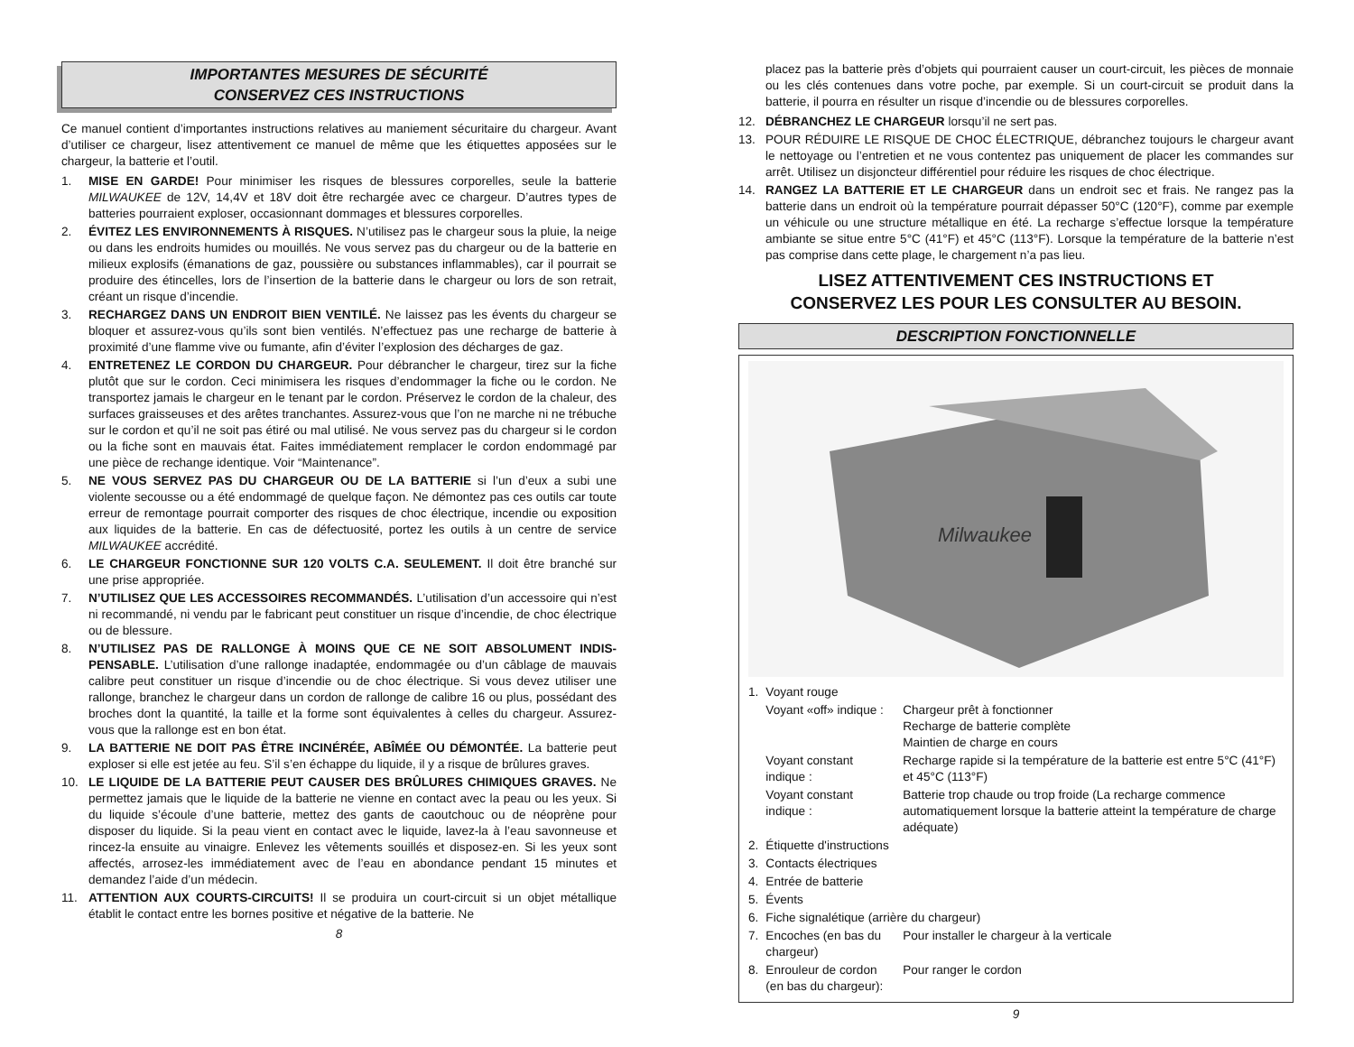IMPORTANTES MESURES DE SÉCURITÉ
CONSERVEZ CES INSTRUCTIONS
Ce manuel contient d’importantes instructions relatives au maniement sécuritaire du chargeur. Avant d’utiliser ce chargeur, lisez attentivement ce manuel de même que les étiquettes apposées sur le chargeur, la batterie et l’outil.
1. MISE EN GARDE! Pour minimiser les risques de blessures corporelles, seule la batterie MILWAUKEE de 12V, 14,4V et 18V doit être rechargée avec ce chargeur. D’autres types de batteries pourraient exploser, occasionnant dommages et blessures corporelles.
2. ÉVITEZ LES ENVIRONNEMENTS À RISQUES. N’utilisez pas le chargeur sous la pluie, la neige ou dans les endroits humides ou mouillés. Ne vous servez pas du chargeur ou de la batterie en milieux explosifs (émanations de gaz, poussière ou substances inflammables), car il pourrait se produire des étincelles, lors de l’insertion de la batterie dans le chargeur ou lors de son retrait, créant un risque d’incendie.
3. RECHARGEZ DANS UN ENDROIT BIEN VENTILÉ. Ne laissez pas les évents du chargeur se bloquer et assurez-vous qu’ils sont bien ventilés. N’effectuez pas une recharge de batterie à proximité d’une flamme vive ou fumante, afin d’éviter l’explosion des décharges de gaz.
4. ENTRETENEZ LE CORDON DU CHARGEUR. Pour débrancher le chargeur, tirez sur la fiche plutôt que sur le cordon. Ceci minimisera les risques d’endommager la fiche ou le cordon. Ne transportez jamais le chargeur en le tenant par le cordon. Préservez le cordon de la chaleur, des surfaces graisseuses et des arêtes tranchantes. Assurez-vous que l’on ne marche ni ne trébuche sur le cordon et qu’il ne soit pas étiré ou mal utilisé. Ne vous servez pas du chargeur si le cordon ou la fiche sont en mauvais état. Faites immédiatement remplacer le cordon endommagé par une pièce de rechange identique. Voir “Maintenance”.
5. NE VOUS SERVEZ PAS DU CHARGEUR OU DE LA BATTERIE si l’un d’eux a subi une violente secousse ou a été endommagé de quelque façon. Ne démontez pas ces outils car toute erreur de remontage pourrait comporter des risques de choc électrique, incendie ou exposition aux liquides de la batterie. En cas de défectuosité, portez les outils à un centre de service MILWAUKEE accrédité.
6. LE CHARGEUR FONCTIONNE SUR 120 VOLTS C.A. SEULEMENT. Il doit être branché sur une prise appropriée.
7. N’UTILISEZ QUE LES ACCESSOIRES RECOMMANDÉS. L’utilisation d’un accessoire qui n’est ni recommandé, ni vendu par le fabricant peut constituer un risque d’incendie, de choc électrique ou de blessure.
8. N’UTILISEZ PAS DE RALLONGE À MOINS QUE CE NE SOIT ABSOLUMENT INDIS-PENSABLE. L’utilisation d’une rallonge inadaptée, endommagée ou d’un câblage de mauvais calibre peut constituer un risque d’incendie ou de choc électrique. Si vous devez utiliser une rallonge, branchez le chargeur dans un cordon de rallonge de calibre 16 ou plus, possédant des broches dont la quantité, la taille et la forme sont équivalentes à celles du chargeur. Assurez-vous que la rallonge est en bon état.
9. LA BATTERIE NE DOIT PAS ÊTRE INCINÉRÉE, ABÎMÉE OU DÉMONTÉE. La batterie peut exploser si elle est jetée au feu. S’il s’en échappe du liquide, il y a risque de brûlures graves.
10. LE LIQUIDE DE LA BATTERIE PEUT CAUSER DES BRÛLURES CHIMIQUES GRAVES. Ne permettez jamais que le liquide de la batterie ne vienne en contact avec la peau ou les yeux. Si du liquide s’écoule d’une batterie, mettez des gants de caoutchouc ou de néoprène pour disposer du liquide. Si la peau vient en contact avec le liquide, lavez-la à l’eau savonneuse et rincez-la ensuite au vinaigre. Enlevez les vêtements souillés et disposez-en. Si les yeux sont affectés, arrosez-les immédiatement avec de l’eau en abondance pendant 15 minutes et demandez l’aide d’un médecin.
11. ATTENTION AUX COURTS-CIRCUITS! Il se produira un court-circuit si un objet métallique établit le contact entre les bornes positive et négative de la batterie. Ne
8
placez pas la batterie près d’objets qui pourraient causer un court-circuit, les pièces de monnaie ou les clés contenues dans votre poche, par exemple. Si un court-circuit se produit dans la batterie, il pourra en résulter un risque d’incendie ou de blessures corporelles.
12. DÉBRANCHEZ LE CHARGEUR lorsqu’il ne sert pas.
13. POUR RÉDUIRE LE RISQUE DE CHOC ÉLECTRIQUE, débranchez toujours le chargeur avant le nettoyage ou l’entretien et ne vous contentez pas uniquement de placer les commandes sur arrêt. Utilisez un disjoncteur différentiel pour réduire les risques de choc électrique.
14. RANGEZ LA BATTERIE ET LE CHARGEUR dans un endroit sec et frais. Ne rangez pas la batterie dans un endroit où la température pourrait dépasser 50°C (120°F), comme par exemple un véhicule ou une structure métallique en été. La recharge s’effectue lorsque la température ambiante se situe entre 5°C (41°F) et 45°C (113°F). Lorsque la température de la batterie n’est pas comprise dans cette plage, le chargement n’a pas lieu.
LISEZ ATTENTIVEMENT CES INSTRUCTIONS ET
CONSERVEZ LES POUR LES CONSULTER AU BESOIN.
DESCRIPTION FONCTIONNELLE
Milwaukee
| 1. | Voyant rouge | |
| | Voyant «off» indique : | Chargeur prêt à fonctionner Recharge de batterie complète Maintien de charge en cours |
| | Voyant constant indique : | Recharge rapide si la température de la batterie est entre 5°C (41°F) et 45°C (113°F) |
| | Voyant constant indique : | Batterie trop chaude ou trop froide (La recharge commence automatiquement lorsque la batterie atteint la température de charge adéquate) |
| 2. | Étiquette d'instructions | |
| 3. | Contacts électriques | |
| 4. | Entrée de batterie | |
| 5. | Évents | |
| 6. | Fiche signalétique (arrière du chargeur) | |
| 7. | Encoches (en bas du chargeur) | Pour installer le chargeur à la verticale |
| 8. | Enrouleur de cordon (en bas du chargeur): | Pour ranger le cordon |
9